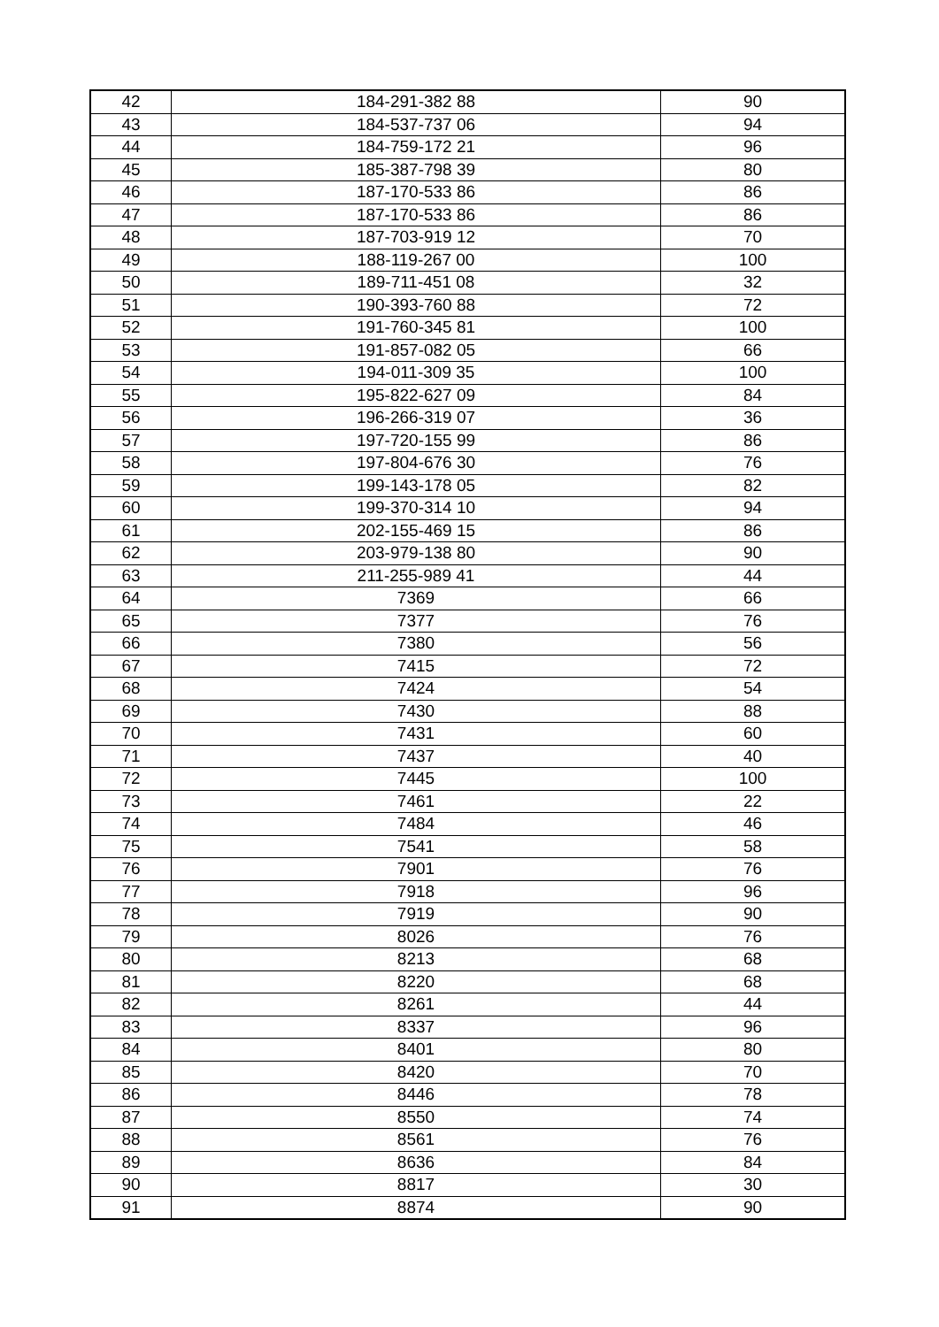| 42 | 184-291-382 88 | 90 |
| 43 | 184-537-737 06 | 94 |
| 44 | 184-759-172 21 | 96 |
| 45 | 185-387-798 39 | 80 |
| 46 | 187-170-533 86 | 86 |
| 47 | 187-170-533 86 | 86 |
| 48 | 187-703-919 12 | 70 |
| 49 | 188-119-267 00 | 100 |
| 50 | 189-711-451 08 | 32 |
| 51 | 190-393-760 88 | 72 |
| 52 | 191-760-345 81 | 100 |
| 53 | 191-857-082 05 | 66 |
| 54 | 194-011-309 35 | 100 |
| 55 | 195-822-627 09 | 84 |
| 56 | 196-266-319 07 | 36 |
| 57 | 197-720-155 99 | 86 |
| 58 | 197-804-676 30 | 76 |
| 59 | 199-143-178 05 | 82 |
| 60 | 199-370-314 10 | 94 |
| 61 | 202-155-469 15 | 86 |
| 62 | 203-979-138 80 | 90 |
| 63 | 211-255-989 41 | 44 |
| 64 | 7369 | 66 |
| 65 | 7377 | 76 |
| 66 | 7380 | 56 |
| 67 | 7415 | 72 |
| 68 | 7424 | 54 |
| 69 | 7430 | 88 |
| 70 | 7431 | 60 |
| 71 | 7437 | 40 |
| 72 | 7445 | 100 |
| 73 | 7461 | 22 |
| 74 | 7484 | 46 |
| 75 | 7541 | 58 |
| 76 | 7901 | 76 |
| 77 | 7918 | 96 |
| 78 | 7919 | 90 |
| 79 | 8026 | 76 |
| 80 | 8213 | 68 |
| 81 | 8220 | 68 |
| 82 | 8261 | 44 |
| 83 | 8337 | 96 |
| 84 | 8401 | 80 |
| 85 | 8420 | 70 |
| 86 | 8446 | 78 |
| 87 | 8550 | 74 |
| 88 | 8561 | 76 |
| 89 | 8636 | 84 |
| 90 | 8817 | 30 |
| 91 | 8874 | 90 |